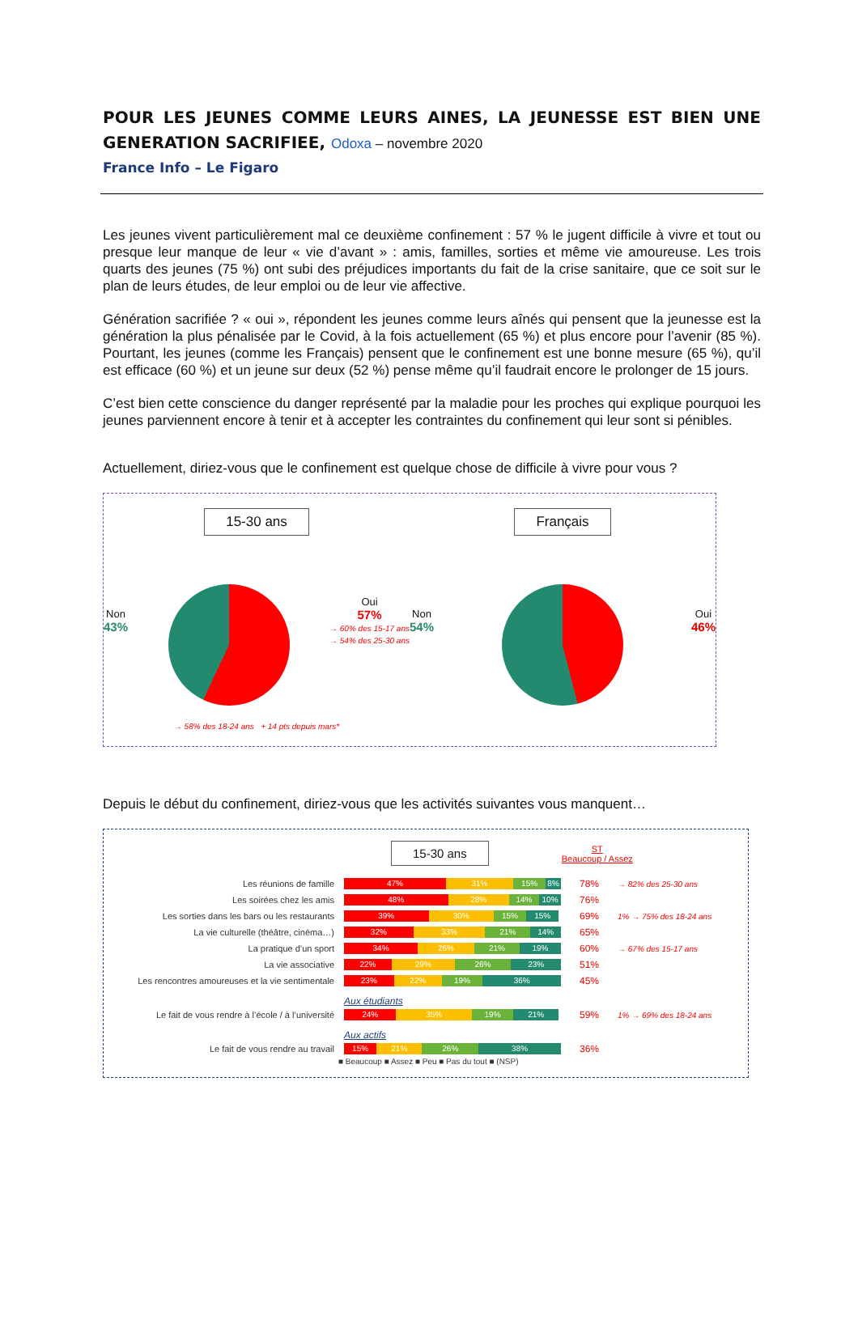POUR LES JEUNES COMME LEURS AINES, LA JEUNESSE EST BIEN UNE GENERATION SACRIFIEE, Odoxa – novembre 2020
France Info – Le Figaro
Les jeunes vivent particulièrement mal ce deuxième confinement : 57 % le jugent difficile à vivre et tout ou presque leur manque de leur « vie d’avant » : amis, familles, sorties et même vie amoureuse. Les trois quarts des jeunes (75 %) ont subi des préjudices importants du fait de la crise sanitaire, que ce soit sur le plan de leurs études, de leur emploi ou de leur vie affective.
Génération sacrifiée ? « oui », répondent les jeunes comme leurs aînés qui pensent que la jeunesse est la génération la plus pénalisée par le Covid, à la fois actuellement (65 %) et plus encore pour l’avenir (85 %). Pourtant, les jeunes (comme les Français) pensent que le confinement est une bonne mesure (65 %), qu’il est efficace (60 %) et un jeune sur deux (52 %) pense même qu’il faudrait encore le prolonger de 15 jours.
C’est bien cette conscience du danger représenté par la maladie pour les proches qui explique pourquoi les jeunes parviennent encore à tenir et à accepter les contraintes du confinement qui leur sont si pénibles.
Actuellement, diriez-vous que le confinement est quelque chose de difficile à vivre pour vous ?
15-30 ans
Non
43%
Oui
57%
→ 60% des 15-17 ans
→ 54% des 25-30 ans
→ 58% des 18-24 ans + 14 pts depuis mars*
Français
Non
54%
Oui
46%
Depuis le début du confinement, diriez-vous que les activités suivantes vous manquent…
15-30 ans
ST
Beaucoup / Assez
Les réunions de famille
47% 31% 15% 8%
78%
→ 82% des 25-30 ans
Les soirées chez les amis
48% 28% 14% 10%
76%
Les sorties dans les bars ou les restaurants
39% 30% 15% 15%
69%
1% → 75% des 18-24 ans
La vie culturelle (théâtre, cinéma…)
32% 33% 21% 14%
65%
La pratique d’un sport
34% 26% 21% 19%
60%
→ 67% des 15-17 ans
La vie associative
22% 29% 26% 23%
51%
Les rencontres amoureuses et la vie sentimentale
23% 22% 19% 36%
45%
Aux étudiants
Le fait de vous rendre à l’école / à l’université
24% 35% 19% 21%
59%
1% → 69% des 18-24 ans
Aux actifs
Le fait de vous rendre au travail
15% 21% 26% 38%
36%
■ Beaucoup ■ Assez ■ Peu ■ Pas du tout ■ (NSP)